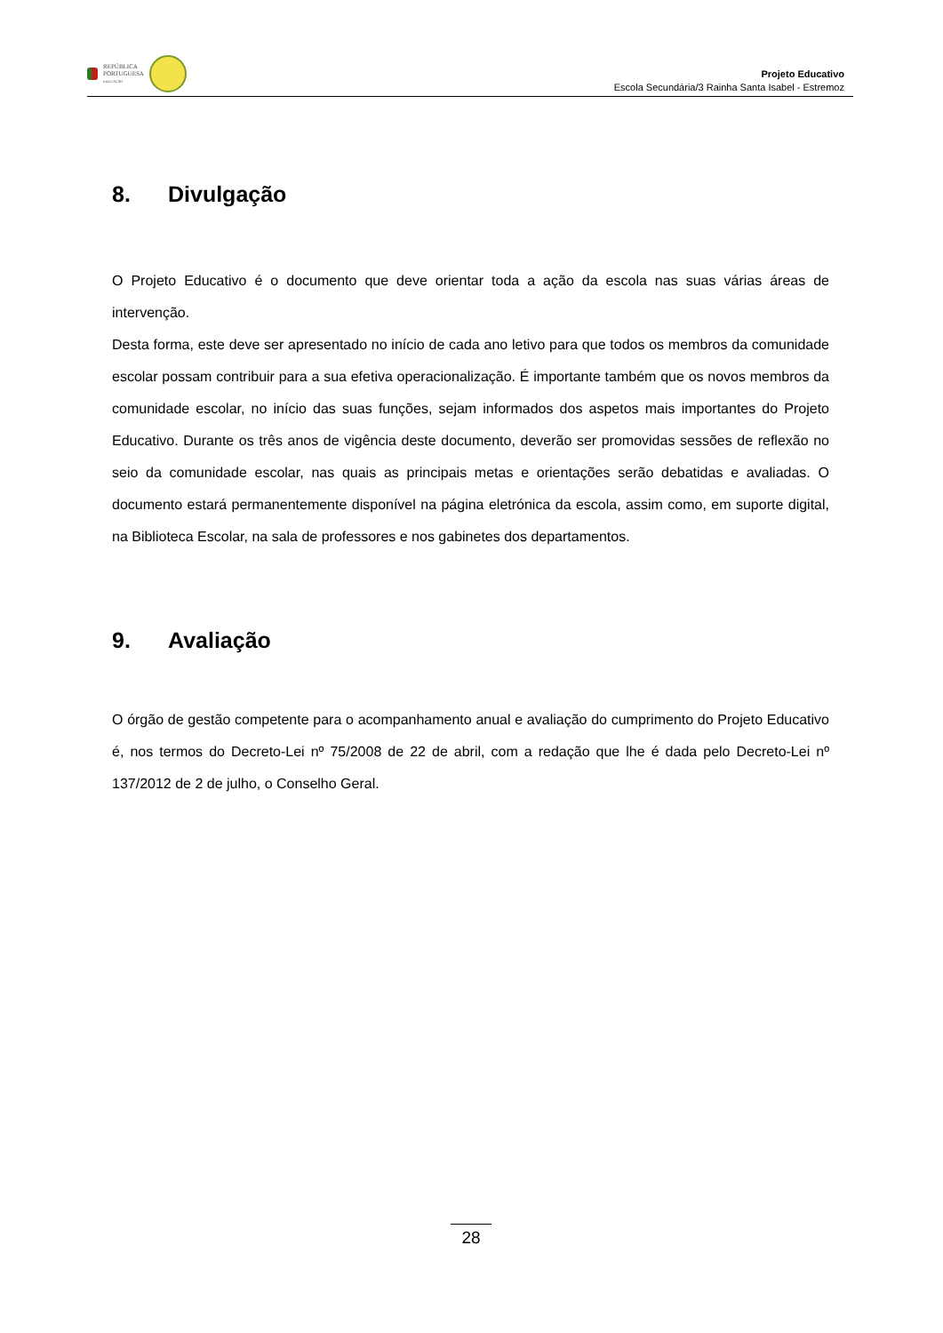REPÚBLICA
PORTUGUESA
EDUCAÇÃO
Projeto Educativo
Escola Secundária/3 Rainha Santa Isabel - Estremoz
8. Divulgação
O Projeto Educativo é o documento que deve orientar toda a ação da escola nas suas várias áreas de intervenção.
Desta forma, este deve ser apresentado no início de cada ano letivo para que todos os membros da comunidade escolar possam contribuir para a sua efetiva operacionalização. É importante também que os novos membros da comunidade escolar, no início das suas funções, sejam informados dos aspetos mais importantes do Projeto Educativo. Durante os três anos de vigência deste documento, deverão ser promovidas sessões de reflexão no seio da comunidade escolar, nas quais as principais metas e orientações serão debatidas e avaliadas. O documento estará permanentemente disponível na página eletrónica da escola, assim como, em suporte digital, na Biblioteca Escolar, na sala de professores e nos gabinetes dos departamentos.
9. Avaliação
O órgão de gestão competente para o acompanhamento anual e avaliação do cumprimento do Projeto Educativo é, nos termos do Decreto-Lei nº 75/2008 de 22 de abril, com a redação que lhe é dada pelo Decreto-Lei nº 137/2012 de 2 de julho, o Conselho Geral.
28